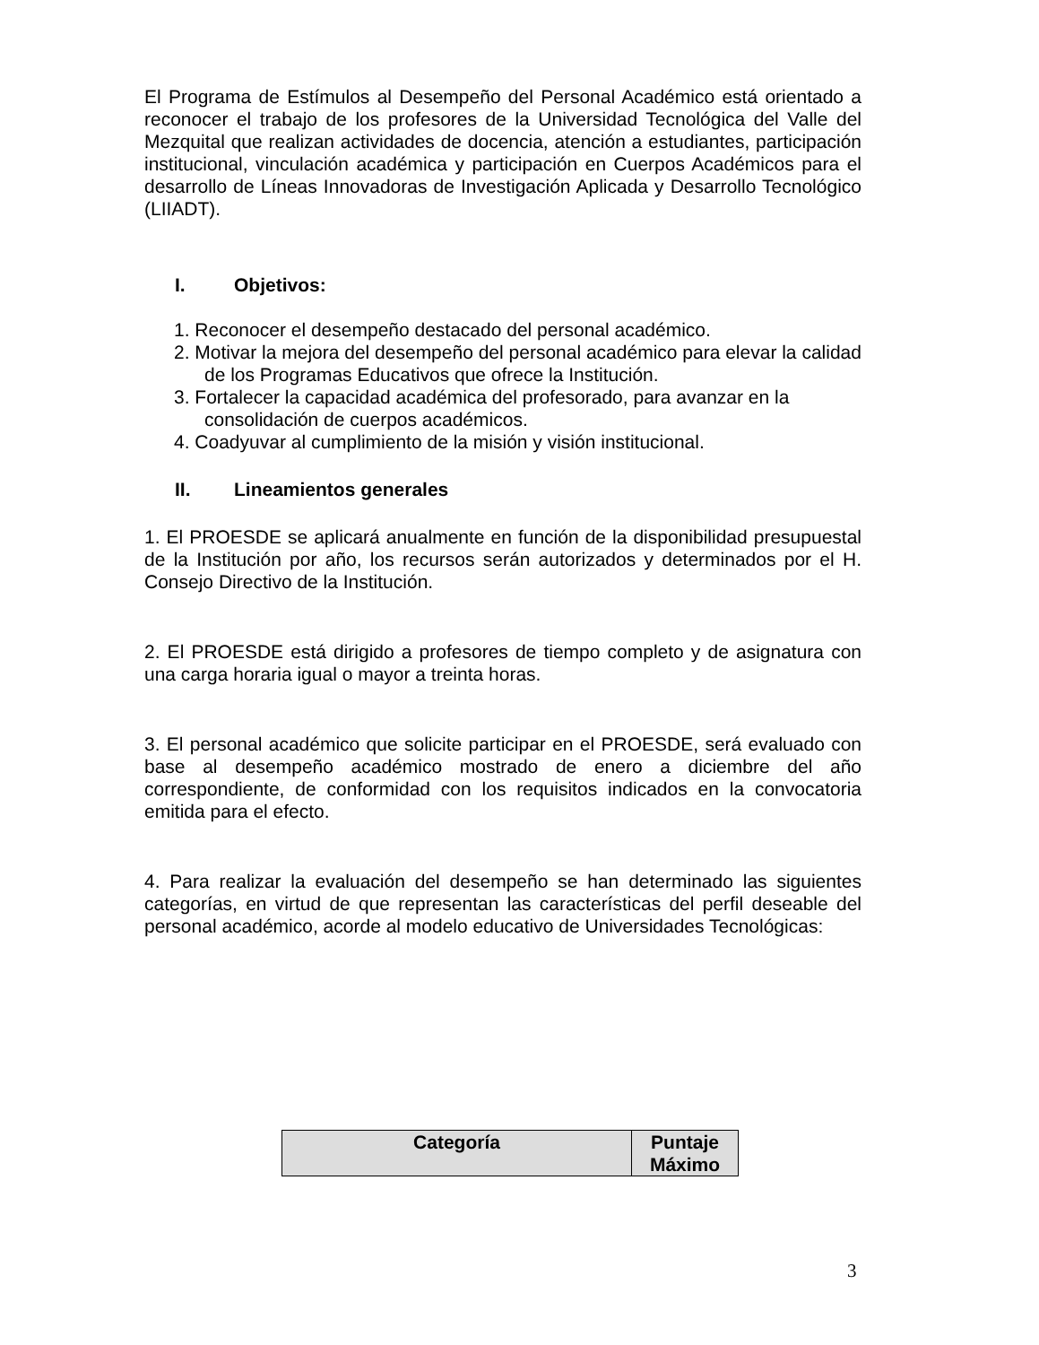El Programa de Estímulos al Desempeño del Personal Académico está orientado a reconocer el trabajo de los profesores de la Universidad Tecnológica del Valle del Mezquital que realizan actividades de docencia, atención a estudiantes, participación institucional, vinculación académica y participación en Cuerpos Académicos para el desarrollo de Líneas Innovadoras de Investigación Aplicada y Desarrollo Tecnológico (LIIADT).
I. Objetivos:
1. Reconocer el desempeño destacado del personal académico.
2. Motivar la mejora del desempeño del personal académico para elevar la calidad de los Programas Educativos que ofrece la Institución.
3. Fortalecer la capacidad académica del profesorado, para avanzar en la consolidación de cuerpos académicos.
4. Coadyuvar al cumplimiento de la misión y visión institucional.
II. Lineamientos generales
1. El PROESDE se aplicará anualmente en función de la disponibilidad presupuestal de la Institución por año, los recursos serán autorizados y determinados por el H. Consejo Directivo de la Institución.
2. El PROESDE está dirigido a profesores de tiempo completo y de asignatura con una carga horaria igual o mayor a treinta horas.
3. El personal académico que solicite participar en el PROESDE, será evaluado con base al desempeño académico mostrado de enero a diciembre del año correspondiente, de conformidad con los requisitos indicados en la convocatoria emitida para el efecto.
4. Para realizar la evaluación del desempeño se han determinado las siguientes categorías, en virtud de que representan las características del perfil deseable del personal académico, acorde al modelo educativo de Universidades Tecnológicas:
| Categoría | Puntaje Máximo |
| --- | --- |
3